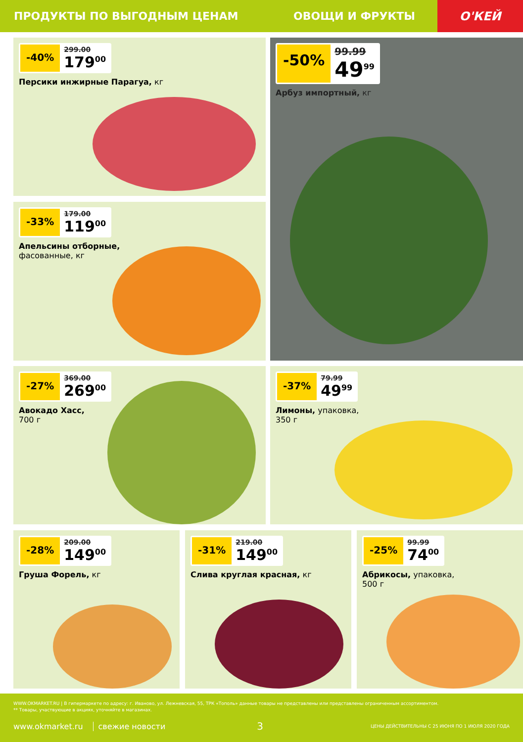ПРОДУКТЫ ПО ВЫГОДНЫМ ЦЕНАМ ОВОЩИ И ФРУКТЫ
О'КЕЙ
-40%
299.00
179<sup>00</sup>
Персики инжирные Парагуа, кг
-50%
99.99
49<sup>99</sup>
Арбуз импортный, кг
-33%
179.00
119<sup>00</sup>
Апельсины отборные,
фасованные, кг
-27%
369.00
269<sup>00</sup>
Авокадо Хасс,
700 г
-37%
79.99
49<sup>99</sup>
Лимоны, упаковка,
350 г
-28%
209.00
149<sup>00</sup>
Груша Форель, кг
-31%
219.00
149<sup>00</sup>
Слива круглая красная, кг
-25%
99.99
74<sup>00</sup>
Абрикосы, упаковка,
500 г
WWW.OKMARKET.RU | В гипермаркете по адресу: г. Иваново, ул. Лежневская, 55, ТРК «Тополь» данные товары не представлены или представлены ограниченным ассортиментом.
** Товары, участвующие в акциях, уточняйте в магазинах.
www.okmarket.ru свежие новости 3 ЦЕНЫ ДЕЙСТВИТЕЛЬНЫ С 25 ИЮНЯ ПО 1 ИЮЛЯ 2020 ГОДА